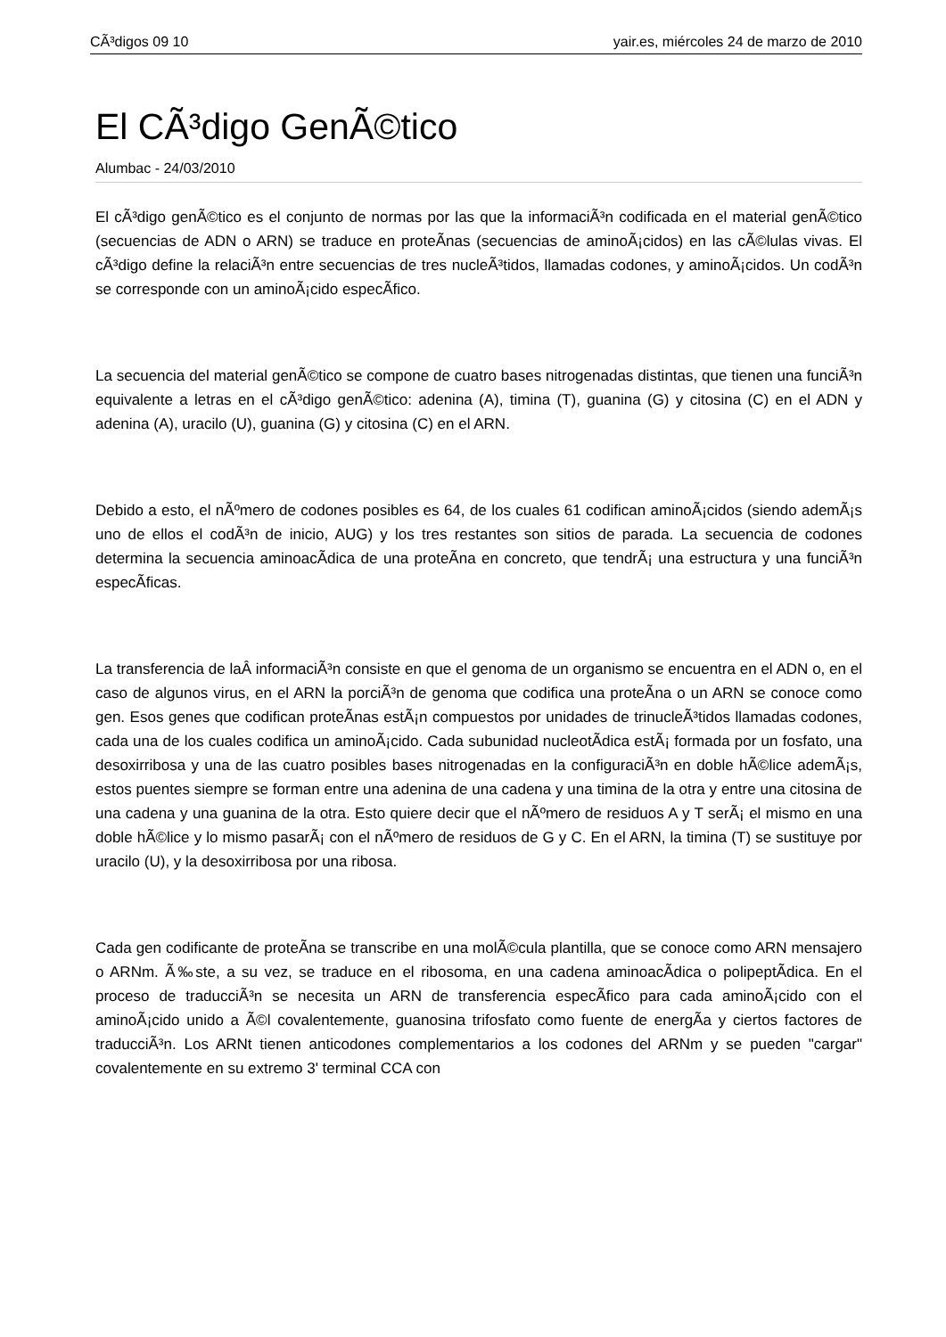CÃ³digos 09 10 yair.es, miércoles 24 de marzo de 2010
El CÃ³digo GenÃ©tico
Alumbac - 24/03/2010
El cÃ³digo genÃ©tico es el conjunto de normas por las que la informaciÃ³n codificada en el material genÃ©tico (secuencias de ADN o ARN) se traduce en proteÃ­nas (secuencias de aminoÃ¡cidos) en las cÃ©lulas vivas. El cÃ³digo define la relaciÃ³n entre secuencias de tres nucleÃ³tidos, llamadas codones, y aminoÃ¡cidos. Un codÃ³n se corresponde con un aminoÃ¡cido especÃ­fico.
La secuencia del material genÃ©tico se compone de cuatro bases nitrogenadas distintas, que tienen una funciÃ³n equivalente a letras en el cÃ³digo genÃ©tico: adenina (A), timina (T), guanina (G) y citosina (C) en el ADN y adenina (A), uracilo (U), guanina (G) y citosina (C) en el ARN.
Debido a esto, el nÃºmero de codones posibles es 64, de los cuales 61 codifican aminoÃ¡cidos (siendo ademÃ¡s uno de ellos el codÃ³n de inicio, AUG) y los tres restantes son sitios de parada. La secuencia de codones determina la secuencia aminoacÃ­dica de una proteÃ­na en concreto, que tendrÃ¡ una estructura y una funciÃ³n especÃ­ficas.
La transferencia de laÂ informaciÃ³n consiste en que el genoma de un organismo se encuentra en el ADN o, en el caso de algunos virus, en el ARN la porciÃ³n de genoma que codifica una proteÃ­na o un ARN se conoce como gen. Esos genes que codifican proteÃ­nas estÃ¡n compuestos por unidades de trinucleÃ³tidos llamadas codones, cada una de los cuales codifica un aminoÃ¡cido. Cada subunidad nucleotÃ­dica estÃ¡ formada por un fosfato, una desoxirribosa y una de las cuatro posibles bases nitrogenadas en la configuraciÃ³n en doble hÃ©lice ademÃ¡s, estos puentes siempre se forman entre una adenina de una cadena y una timina de la otra y entre una citosina de una cadena y una guanina de la otra. Esto quiere decir que el nÃºmero de residuos A y T serÃ¡ el mismo en una doble hÃ©lice y lo mismo pasarÃ¡ con el nÃºmero de residuos de G y C. En el ARN, la timina (T) se sustituye por uracilo (U), y la desoxirribosa por una ribosa.
Cada gen codificante de proteÃ­na se transcribe en una molÃ©cula plantilla, que se conoce como ARN mensajero o ARNm. Ã‰ste, a su vez, se traduce en el ribosoma, en una cadena aminoacÃ­dica o polipeptÃ­dica. En el proceso de traducciÃ³n se necesita un ARN de transferencia especÃ­fico para cada aminoÃ¡cido con el aminoÃ¡cido unido a Ã©l covalentemente, guanosina trifosfato como fuente de energÃ­a y ciertos factores de traducciÃ³n. Los ARNt tienen anticodones complementarios a los codones del ARNm y se pueden "cargar" covalentemente en su extremo 3' terminal CCA con